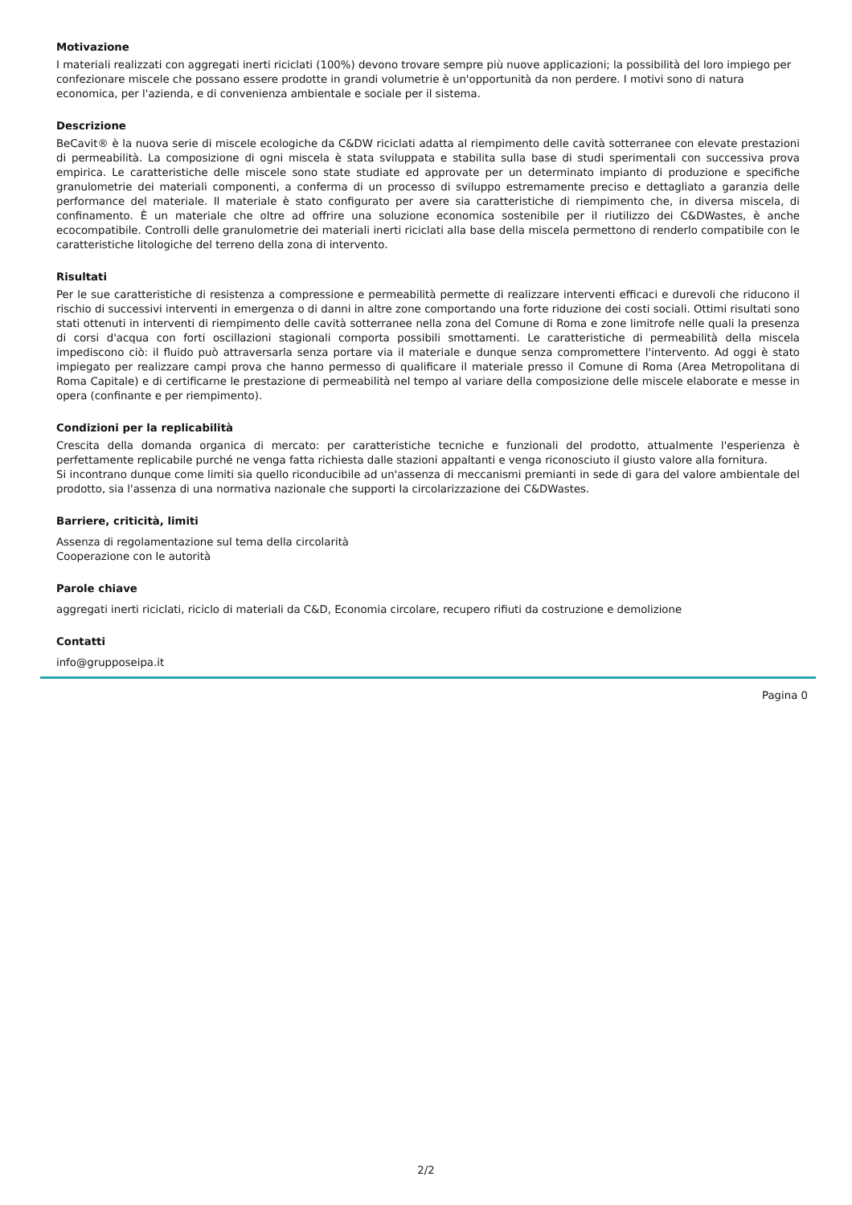Motivazione
I materiali realizzati con aggregati inerti riciclati (100%) devono trovare sempre più nuove applicazioni; la possibilità del loro impiego per confezionare miscele che possano essere prodotte in grandi volumetrie è un'opportunità da non perdere. I motivi sono di natura economica, per l'azienda, e di convenienza ambientale e sociale per il sistema.
Descrizione
BeCavit® è la nuova serie di miscele ecologiche da C&DW riciclati adatta al riempimento delle cavità sotterranee con elevate prestazioni di permeabilità. La composizione di ogni miscela è stata sviluppata e stabilita sulla base di studi sperimentali con successiva prova empirica. Le caratteristiche delle miscele sono state studiate ed approvate per un determinato impianto di produzione e specifiche granulometrie dei materiali componenti, a conferma di un processo di sviluppo estremamente preciso e dettagliato a garanzia delle performance del materiale. Il materiale è stato configurato per avere sia caratteristiche di riempimento che, in diversa miscela, di confinamento. È un materiale che oltre ad offrire una soluzione economica sostenibile per il riutilizzo dei C&DWastes, è anche ecocompatibile. Controlli delle granulometrie dei materiali inerti riciclati alla base della miscela permettono di renderlo compatibile con le caratteristiche litologiche del terreno della zona di intervento.
Risultati
Per le sue caratteristiche di resistenza a compressione e permeabilità permette di realizzare interventi efficaci e durevoli che riducono il rischio di successivi interventi in emergenza o di danni in altre zone comportando una forte riduzione dei costi sociali. Ottimi risultati sono stati ottenuti in interventi di riempimento delle cavità sotterranee nella zona del Comune di Roma e zone limitrofe nelle quali la presenza di corsi d'acqua con forti oscillazioni stagionali comporta possibili smottamenti. Le caratteristiche di permeabilità della miscela impediscono ciò: il fluido può attraversarla senza portare via il materiale e dunque senza compromettere l'intervento. Ad oggi è stato impiegato per realizzare campi prova che hanno permesso di qualificare il materiale presso il Comune di Roma (Area Metropolitana di Roma Capitale) e di certificarne le prestazione di permeabilità nel tempo al variare della composizione delle miscele elaborate e messe in opera (confinante e per riempimento).
Condizioni per la replicabilità
Crescita della domanda organica di mercato: per caratteristiche tecniche e funzionali del prodotto, attualmente l'esperienza è perfettamente replicabile purché ne venga fatta richiesta dalle stazioni appaltanti e venga riconosciuto il giusto valore alla fornitura.
Si incontrano dunque come limiti sia quello riconducibile ad un'assenza di meccanismi premianti in sede di gara del valore ambientale del prodotto, sia l'assenza di una normativa nazionale che supporti la circolarizzazione dei C&DWastes.
Barriere, criticità, limiti
Assenza di regolamentazione sul tema della circolarità
Cooperazione con le autorità
Parole chiave
aggregati inerti riciclati, riciclo di materiali da C&D, Economia circolare, recupero rifiuti da costruzione e demolizione
Contatti
info@grupposeipa.it
Pagina 0
2/2